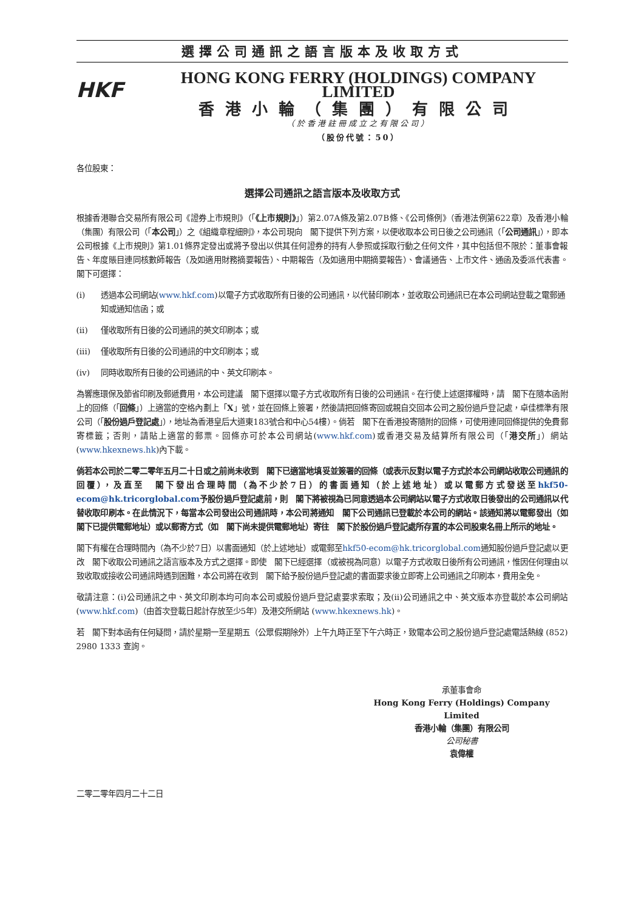選擇公司通訊之語言版本及收取方式
HKF
HONG KONG FERRY (HOLDINGS) COMPANY LIMITED
香港小輪（集團）有限公司
（於香港註冊成立之有限公司）
（股份代號：50）
各位股東：
選擇公司通訊之語言版本及收取方式
根據香港聯合交易所有限公司《證券上市規則》（「《上市規則》」）第2.07A條及第2.07B條、《公司條例》（香港法例第622章）及香港小輪（集團）有限公司（「本公司」）之《組織章程細則》，本公司現向　閣下提供下列方案，以便收取本公司日後之公司通訊（「公司通訊」），即本公司根據《上市規則》第1.01條界定發出或將予發出以供其任何證券的持有人參照或採取行動之任何文件，其中包括但不限於：董事會報告、年度賬目連同核數師報告（及如適用財務摘要報告）、中期報告（及如適用中期摘要報告）、會議通告、上市文件、通函及委派代表書。　閣下可選擇：
(i) 透過本公司網站(www.hkf.com)以電子方式收取所有日後的公司通訊，以代替印刷本，並收取公司通訊已在本公司網站登載之電郵通知或通知信函；或
(ii) 僅收取所有日後的公司通訊的英文印刷本；或
(iii) 僅收取所有日後的公司通訊的中文印刷本；或
(iv) 同時收取所有日後的公司通訊的中、英文印刷本。
為響應環保及節省印刷及郵遞費用，本公司建議　閣下選擇以電子方式收取所有日後的公司通訊。在行使上述選擇權時，請　閣下在隨本函附上的回條（「回條」）上適當的空格內劃上「X」號，並在回條上簽署，然後請把回條寄回或親自交回本公司之股份過戶登記處，卓佳標準有限公司（「股份過戶登記處」），地址為香港皇后大道東183號合和中心54樓）。倘若　閣下在香港投寄隨附的回條，可使用連同回條提供的免費郵寄標籤；否則，請貼上適當的郵票。回條亦可於本公司網站(www.hkf.com)或香港交易及結算所有限公司（「港交所」）網站(www.hkexnews.hk)內下載。
倘若本公司於二零二零年五月二十日或之前尚未收到　閣下已適當地填妥並簽署的回條（或表示反對以電子方式於本公司網站收取公司通訊的回覆），及直至　閣下發出合理時間（為不少於7日）的書面通知（於上述地址）或以電郵方式發送至hkf50-ecom@hk.tricorglobal.com予股份過戶登記處前，則　閣下將被視為已同意透過本公司網站以電子方式收取日後發出的公司通訊以代替收取印刷本。在此情況下，每當本公司發出公司通訊時，本公司將通知　閣下公司通訊已登載於本公司的網站。該通知將以電郵發出（如　閣下已提供電郵地址）或以郵寄方式（如　閣下尚未提供電郵地址）寄往　閣下於股份過戶登記處所存置的本公司股東名冊上所示的地址。
閣下有權在合理時間內（為不少於7日）以書面通知（於上述地址）或電郵至hkf50-ecom@hk.tricorglobal.com通知股份過戶登記處以更改　閣下收取公司通訊之語言版本及方式之選擇。即使　閣下已經選擇（或被視為同意）以電子方式收取日後所有公司通訊，惟因任何理由以致收取或接收公司通訊時遇到困難，本公司將在收到　閣下給予股份過戶登記處的書面要求後立即寄上公司通訊之印刷本，費用全免。
敬請注意：(i)公司通訊之中、英文印刷本均可向本公司或股份過戶登記處要求索取；及(ii)公司通訊之中、英文版本亦登載於本公司網站(www.hkf.com)（由首次登載日起計存放至少5年）及港交所網站 (www.hkexnews.hk)。
若　閣下對本函有任何疑問，請於星期一至星期五（公眾假期除外）上午九時正至下午六時正，致電本公司之股份過戶登記處電話熱線 (852) 2980 1333 查詢。
承董事會命
Hong Kong Ferry (Holdings) Company Limited
香港小輪（集團）有限公司
公司秘書
袁偉權
二零二零年四月二十二日